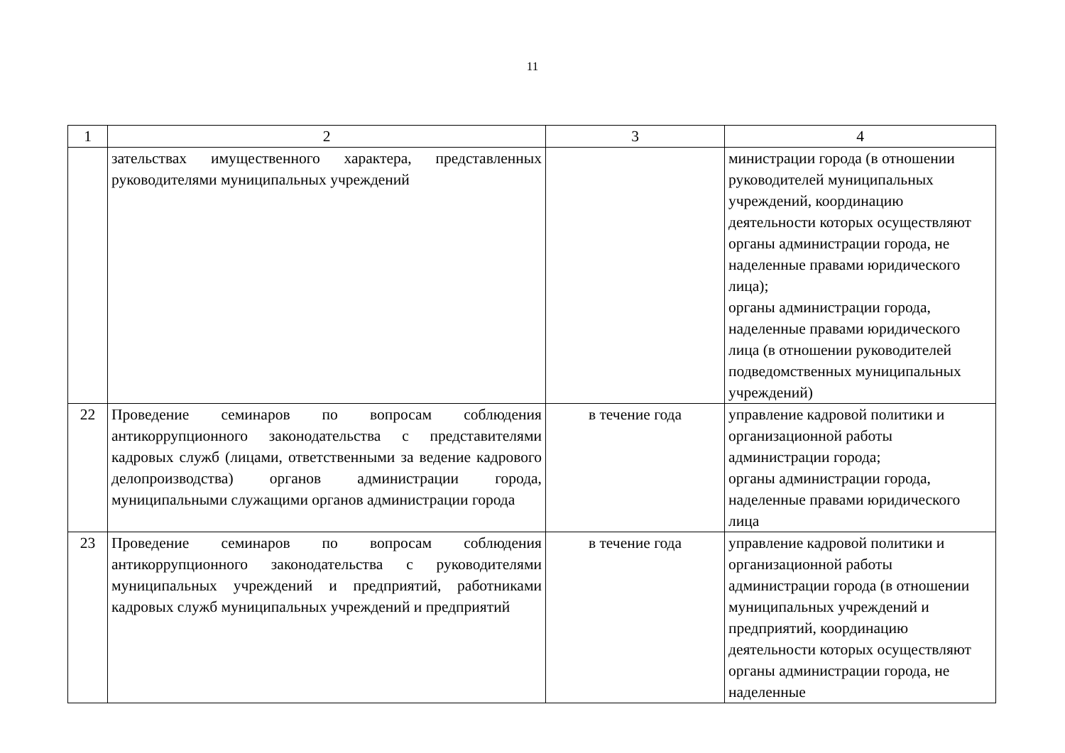11
| 1 | 2 | 3 | 4 |
| --- | --- | --- | --- |
| | зательствах имущественного характера, представленных руководителями муниципальных учреждений | | министрации города (в отношении руководителей муниципальных учреждений, координацию деятельности которых осуществляют органы администрации города, не наделенные правами юридического лица); органы администрации города, наделенные правами юридического лица (в отношении руководителей подведомственных муниципальных учреждений) |
| 22 | Проведение семинаров по вопросам соблюдения антикоррупционного законодательства с представителями кадровых служб (лицами, ответственными за ведение кадрового делопроизводства) органов администрации города, муниципальными служащими органов администрации города | в течение года | управление кадровой политики и организационной работы администрации города; органы администрации города, наделенные правами юридического лица |
| 23 | Проведение семинаров по вопросам соблюдения антикоррупционного законодательства с руководителями муниципальных учреждений и предприятий, работниками кадровых служб муниципальных учреждений и предприятий | в течение года | управление кадровой политики и организационной работы администрации города (в отношении муниципальных учреждений и предприятий, координацию деятельности которых осуществляют органы администрации города, не наделенные |